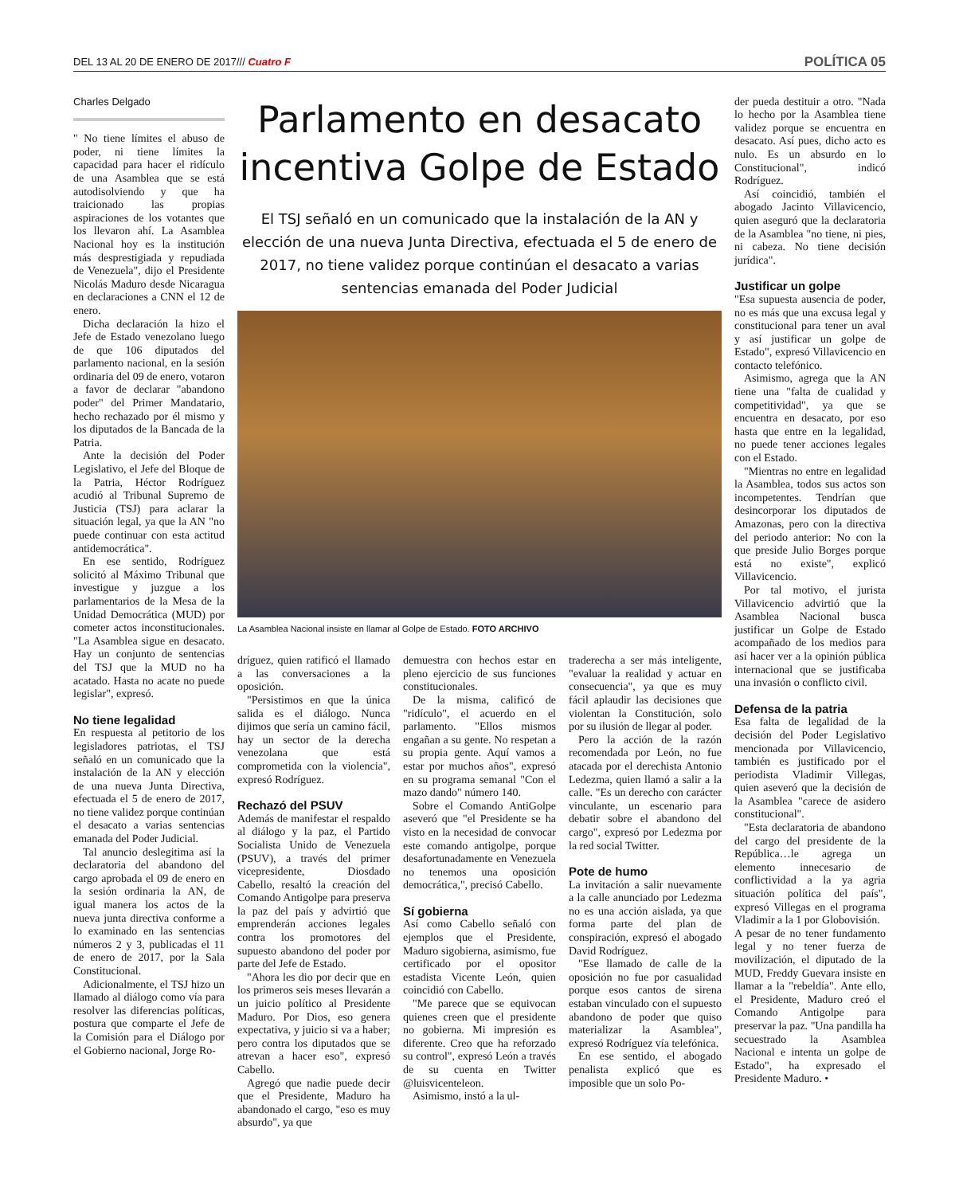DEL 13 AL 20 DE ENERO DE 2017/// Cuatro F POLÍTICA 05
Charles Delgado
" No tiene límites el abuso de poder, ni tiene límites la capacidad para hacer el ridículo de una Asamblea que se está autodisolviendo y que ha traicionado las propias aspiraciones de los votantes que los llevaron ahí. La Asamblea Nacional hoy es la institución más desprestigiada y repudiada de Venezuela", dijo el Presidente Nicolás Maduro desde Nicaragua en declaraciones a CNN el 12 de enero.
Dicha declaración la hizo el Jefe de Estado venezolano luego de que 106 diputados del parlamento nacional, en la sesión ordinaria del 09 de enero, votaron a favor de declarar "abandono poder" del Primer Mandatario, hecho rechazado por él mismo y los diputados de la Bancada de la Patria.
Ante la decisión del Poder Legislativo, el Jefe del Bloque de la Patria, Héctor Rodríguez acudió al Tribunal Supremo de Justicia (TSJ) para aclarar la situación legal, ya que la AN "no puede continuar con esta actitud antidemocrática".
En ese sentido, Rodríguez solicitó al Máximo Tribunal que investigue y juzgue a los parlamentarios de la Mesa de la Unidad Democrática (MUD) por cometer actos inconstitucionales. "La Asamblea sigue en desacato. Hay un conjunto de sentencias del TSJ que la MUD no ha acatado. Hasta no acate no puede legislar", expresó.
No tiene legalidad
En respuesta al petitorio de los legisladores patriotas, el TSJ señaló en un comunicado que la instalación de la AN y elección de una nueva Junta Directiva, efectuada el 5 de enero de 2017, no tiene validez porque continúan el desacato a varias sentencias emanada del Poder Judicial.
Tal anuncio deslegitima así la declaratoria del abandono del cargo aprobada el 09 de enero en la sesión ordinaria la AN, de igual manera los actos de la nueva junta directiva conforme a lo examinado en las sentencias números 2 y 3, publicadas el 11 de enero de 2017, por la Sala Constitucional.
Adicionalmente, el TSJ hizo un llamado al diálogo como vía para resolver las diferencias políticas, postura que comparte el Jefe de la Comisión para el Diálogo por el Gobierno nacional, Jorge Ro-
Parlamento en desacato incentiva Golpe de Estado
El TSJ señaló en un comunicado que la instalación de la AN y elección de una nueva Junta Directiva, efectuada el 5 de enero de 2017, no tiene validez porque continúan el desacato a varias sentencias emanada del Poder Judicial
La Asamblea Nacional insiste en llamar al Golpe de Estado. FOTO ARCHIVO
dríguez, quien ratificó el llamado a las conversaciones a la oposición.
"Persistimos en que la única salida es el diálogo. Nunca dijimos que sería un camino fácil, hay un sector de la derecha venezolana que está comprometida con la violencia", expresó Rodríguez.
Rechazó del PSUV
Además de manifestar el respaldo al diálogo y la paz, el Partido Socialista Unido de Venezuela (PSUV), a través del primer vicepresidente, Diosdado Cabello, resaltó la creación del Comando Antigolpe para preserva la paz del país y advirtió que emprenderán acciones legales contra los promotores del supuesto abandono del poder por parte del Jefe de Estado.
"Ahora les dio por decir que en los primeros seis meses llevarán a un juicio político al Presidente Maduro. Por Dios, eso genera expectativa, y juicio si va a haber; pero contra los diputados que se atrevan a hacer eso", expresó Cabello.
Agregó que nadie puede decir que el Presidente, Maduro ha abandonado el cargo, "eso es muy absurdo", ya que
demuestra con hechos estar en pleno ejercicio de sus funciones constitucionales.
De la misma, calificó de "ridículo", el acuerdo en el parlamento. "Ellos mismos engañan a su gente. No respetan a su propia gente. Aquí vamos a estar por muchos años", expresó en su programa semanal "Con el mazo dando" número 140.
Sobre el Comando AntiGolpe aseveró que "el Presidente se ha visto en la necesidad de convocar este comando antigolpe, porque desafortunadamente en Venezuela no tenemos una oposición democrática,", precisó Cabello.
Sí gobierna
Así como Cabello señaló con ejemplos que el Presidente, Maduro sigobierna, asimismo, fue certificado por el opositor estadista Vicente León, quien coincidió con Cabello.
"Me parece que se equivocan quienes creen que el presidente no gobierna. Mi impresión es diferente. Creo que ha reforzado su control", expresó León a través de su cuenta en Twitter @luisvicenteleon.
Asimismo, instó a la ul-
traderecha a ser más inteligente, "evaluar la realidad y actuar en consecuencia", ya que es muy fácil aplaudir las decisiones que violentan la Constitución, solo por su ilusión de llegar al poder.
Pero la acción de la razón recomendada por León, no fue atacada por el derechista Antonio Ledezma, quien llamó a salir a la calle. "Es un derecho con carácter vinculante, un escenario para debatir sobre el abandono del cargo", expresó por Ledezma por la red social Twitter.
Pote de humo
La invitación a salir nuevamente a la calle anunciado por Ledezma no es una acción aislada, ya que forma parte del plan de conspiración, expresó el abogado David Rodríguez.
"Ese llamado de calle de la oposición no fue por casualidad porque esos cantos de sirena estaban vinculado con el supuesto abandono de poder que quiso materializar la Asamblea", expresó Rodríguez vía telefónica.
En ese sentido, el abogado penalista explicó que es imposible que un solo Po-
der pueda destituir a otro. "Nada lo hecho por la Asamblea tiene validez porque se encuentra en desacato. Así pues, dicho acto es nulo. Es un absurdo en lo Constitucional", indicó Rodríguez.
Así coincidió, también el abogado Jacinto Villavicencio, quien aseguró que la declaratoria de la Asamblea "no tiene, ni pies, ni cabeza. No tiene decisión jurídica".
Justificar un golpe
"Esa supuesta ausencia de poder, no es más que una excusa legal y constitucional para tener un aval y así justificar un golpe de Estado", expresó Villavicencio en contacto telefónico.
Asimismo, agrega que la AN tiene una "falta de cualidad y competitividad", ya que se encuentra en desacato, por eso hasta que entre en la legalidad, no puede tener acciones legales con el Estado.
"Mientras no entre en legalidad la Asamblea, todos sus actos son incompetentes. Tendrían que desincorporar los diputados de Amazonas, pero con la directiva del periodo anterior: No con la que preside Julio Borges porque está no existe", explicó Villavicencio.
Por tal motivo, el jurista Villavicencio advirtió que la Asamblea Nacional busca justificar un Golpe de Estado acompañado de los medios para así hacer ver a la opinión pública internacional que se justificaba una invasión o conflicto civil.
Defensa de la patria
Esa falta de legalidad de la decisión del Poder Legislativo mencionada por Villavicencio, también es justificado por el periodista Vladimir Villegas, quien aseveró que la decisión de la Asamblea "carece de asidero constitucional".
"Esta declaratoria de abandono del cargo del presidente de la República…le agrega un elemento innecesario de conflictividad a la ya agria situación política del país", expresó Villegas en el programa Vladimir a la 1 por Globovisión.
A pesar de no tener fundamento legal y no tener fuerza de movilización, el diputado de la MUD, Freddy Guevara insiste en llamar a la "rebeldía". Ante ello, el Presidente, Maduro creó el Comando Antigolpe para preservar la paz. "Una pandilla ha secuestrado la Asamblea Nacional e intenta un golpe de Estado", ha expresado el Presidente Maduro. •